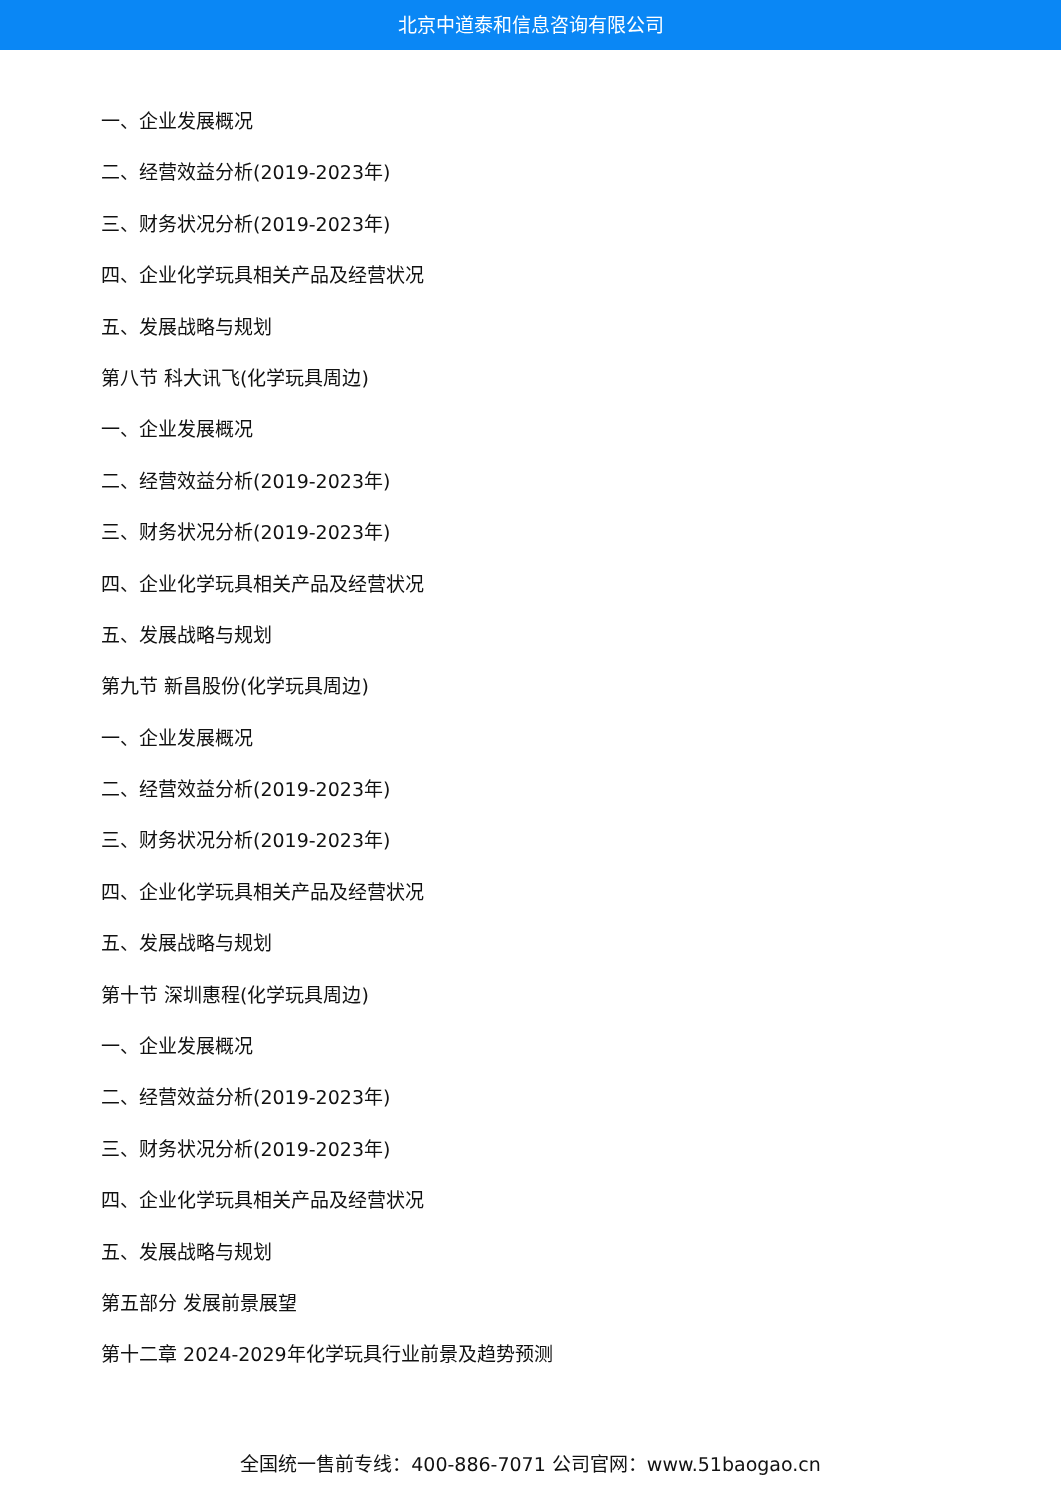北京中道泰和信息咨询有限公司
一、企业发展概况
二、经营效益分析(2019-2023年)
三、财务状况分析(2019-2023年)
四、企业化学玩具相关产品及经营状况
五、发展战略与规划
第八节 科大讯飞(化学玩具周边)
一、企业发展概况
二、经营效益分析(2019-2023年)
三、财务状况分析(2019-2023年)
四、企业化学玩具相关产品及经营状况
五、发展战略与规划
第九节 新昌股份(化学玩具周边)
一、企业发展概况
二、经营效益分析(2019-2023年)
三、财务状况分析(2019-2023年)
四、企业化学玩具相关产品及经营状况
五、发展战略与规划
第十节 深圳惠程(化学玩具周边)
一、企业发展概况
二、经营效益分析(2019-2023年)
三、财务状况分析(2019-2023年)
四、企业化学玩具相关产品及经营状况
五、发展战略与规划
第五部分 发展前景展望
第十二章 2024-2029年化学玩具行业前景及趋势预测
全国统一售前专线：400-886-7071 公司官网：www.51baogao.cn